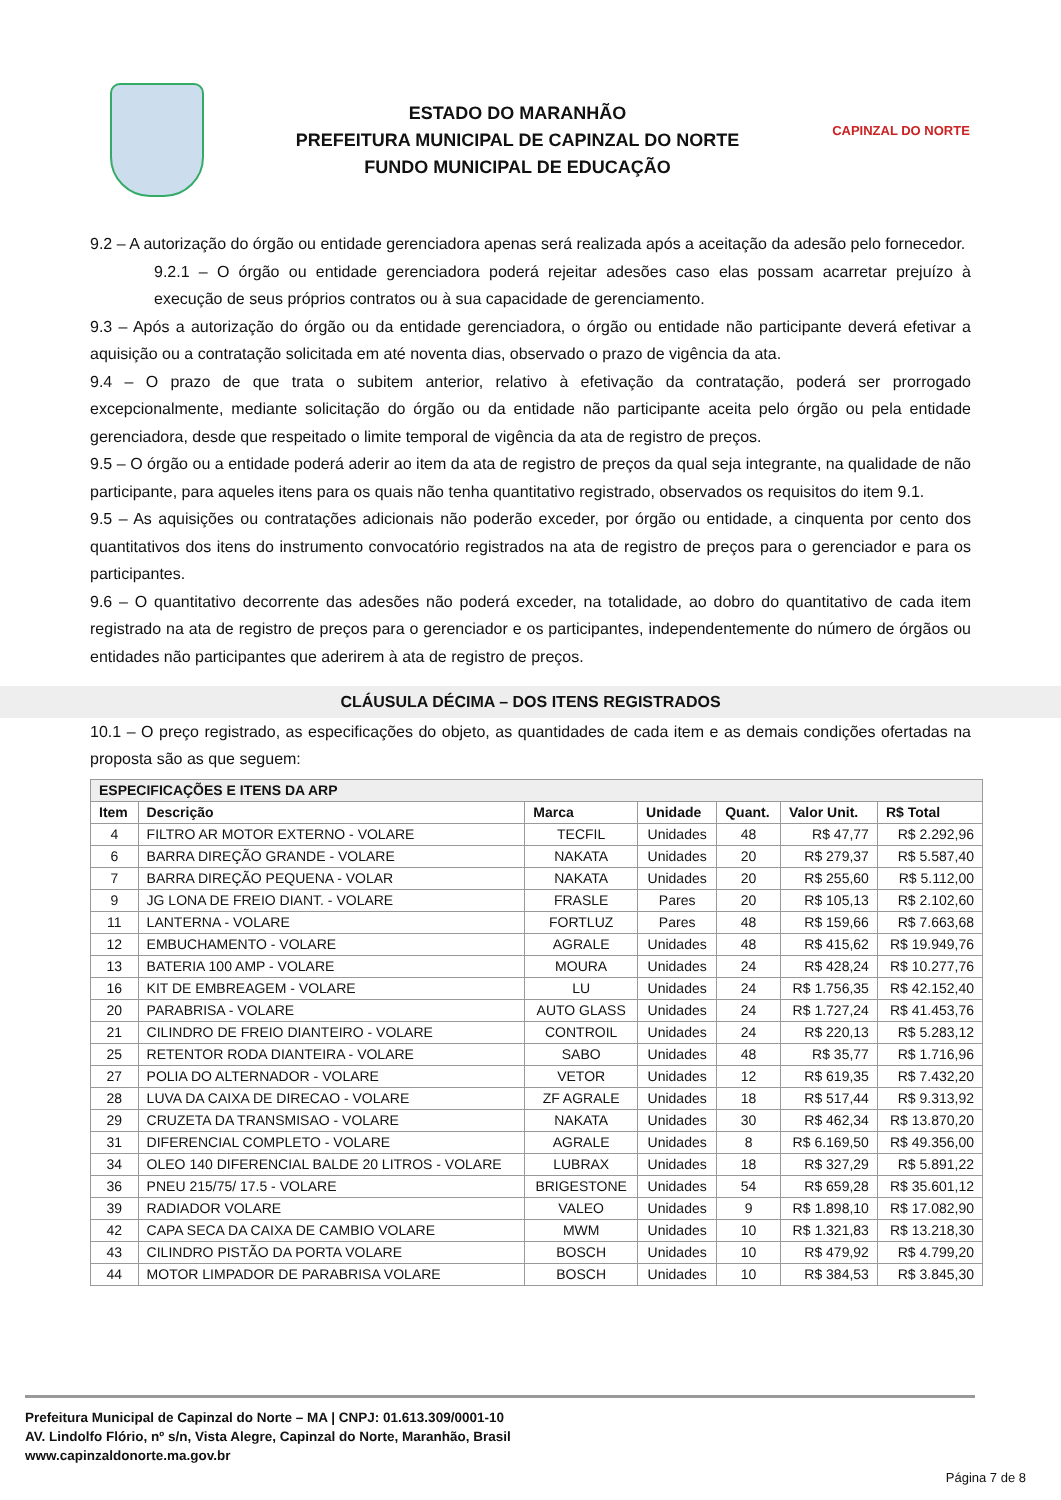ESTADO DO MARANHÃO
PREFEITURA MUNICIPAL DE CAPINZAL DO NORTE
FUNDO MUNICIPAL DE EDUCAÇÃO
CAPINZAL DO NORTE
9.2 – A autorização do órgão ou entidade gerenciadora apenas será realizada após a aceitação da adesão pelo fornecedor.
9.2.1 – O órgão ou entidade gerenciadora poderá rejeitar adesões caso elas possam acarretar prejuízo à execução de seus próprios contratos ou à sua capacidade de gerenciamento.
9.3 – Após a autorização do órgão ou da entidade gerenciadora, o órgão ou entidade não participante deverá efetivar a aquisição ou a contratação solicitada em até noventa dias, observado o prazo de vigência da ata.
9.4 – O prazo de que trata o subitem anterior, relativo à efetivação da contratação, poderá ser prorrogado excepcionalmente, mediante solicitação do órgão ou da entidade não participante aceita pelo órgão ou pela entidade gerenciadora, desde que respeitado o limite temporal de vigência da ata de registro de preços.
9.5 – O órgão ou a entidade poderá aderir ao item da ata de registro de preços da qual seja integrante, na qualidade de não participante, para aqueles itens para os quais não tenha quantitativo registrado, observados os requisitos do item 9.1.
9.5 – As aquisições ou contratações adicionais não poderão exceder, por órgão ou entidade, a cinquenta por cento dos quantitativos dos itens do instrumento convocatório registrados na ata de registro de preços para o gerenciador e para os participantes.
9.6 – O quantitativo decorrente das adesões não poderá exceder, na totalidade, ao dobro do quantitativo de cada item registrado na ata de registro de preços para o gerenciador e os participantes, independentemente do número de órgãos ou entidades não participantes que aderirem à ata de registro de preços.
CLÁUSULA DÉCIMA – DOS ITENS REGISTRADOS
10.1 – O preço registrado, as especificações do objeto, as quantidades de cada item e as demais condições ofertadas na proposta são as que seguem:
| ESPECIFICAÇÕES E ITENS DA ARP | | | | | | |
| --- | --- | --- | --- | --- | --- | --- |
| Item | Descrição | Marca | Unidade | Quant. | Valor Unit. | R$ Total |
| 4 | FILTRO AR MOTOR EXTERNO - VOLARE | TECFIL | Unidades | 48 | R$ 47,77 | R$ 2.292,96 |
| 6 | BARRA DIREÇÃO GRANDE - VOLARE | NAKATA | Unidades | 20 | R$ 279,37 | R$ 5.587,40 |
| 7 | BARRA DIREÇÃO PEQUENA - VOLAR | NAKATA | Unidades | 20 | R$ 255,60 | R$ 5.112,00 |
| 9 | JG LONA DE FREIO DIANT. - VOLARE | FRASLE | Pares | 20 | R$ 105,13 | R$ 2.102,60 |
| 11 | LANTERNA - VOLARE | FORTLUZ | Pares | 48 | R$ 159,66 | R$ 7.663,68 |
| 12 | EMBUCHAMENTO - VOLARE | AGRALE | Unidades | 48 | R$ 415,62 | R$ 19.949,76 |
| 13 | BATERIA 100 AMP - VOLARE | MOURA | Unidades | 24 | R$ 428,24 | R$ 10.277,76 |
| 16 | KIT DE EMBREAGEM - VOLARE | LU | Unidades | 24 | R$ 1.756,35 | R$ 42.152,40 |
| 20 | PARABRISA - VOLARE | AUTO GLASS | Unidades | 24 | R$ 1.727,24 | R$ 41.453,76 |
| 21 | CILINDRO DE FREIO DIANTEIRO - VOLARE | CONTROIL | Unidades | 24 | R$ 220,13 | R$ 5.283,12 |
| 25 | RETENTOR RODA DIANTEIRA - VOLARE | SABO | Unidades | 48 | R$ 35,77 | R$ 1.716,96 |
| 27 | POLIA DO ALTERNADOR - VOLARE | VETOR | Unidades | 12 | R$ 619,35 | R$ 7.432,20 |
| 28 | LUVA DA CAIXA DE DIRECAO - VOLARE | ZF AGRALE | Unidades | 18 | R$ 517,44 | R$ 9.313,92 |
| 29 | CRUZETA DA TRANSMISAO - VOLARE | NAKATA | Unidades | 30 | R$ 462,34 | R$ 13.870,20 |
| 31 | DIFERENCIAL COMPLETO - VOLARE | AGRALE | Unidades | 8 | R$ 6.169,50 | R$ 49.356,00 |
| 34 | OLEO 140 DIFERENCIAL BALDE 20 LITROS - VOLARE | LUBRAX | Unidades | 18 | R$ 327,29 | R$ 5.891,22 |
| 36 | PNEU 215/75/ 17.5 - VOLARE | BRIGESTONE | Unidades | 54 | R$ 659,28 | R$ 35.601,12 |
| 39 | RADIADOR VOLARE | VALEO | Unidades | 9 | R$ 1.898,10 | R$ 17.082,90 |
| 42 | CAPA SECA DA CAIXA DE CAMBIO VOLARE | MWM | Unidades | 10 | R$ 1.321,83 | R$ 13.218,30 |
| 43 | CILINDRO PISTÃO DA PORTA VOLARE | BOSCH | Unidades | 10 | R$ 479,92 | R$ 4.799,20 |
| 44 | MOTOR LIMPADOR DE PARABRISA VOLARE | BOSCH | Unidades | 10 | R$ 384,53 | R$ 3.845,30 |
Prefeitura Municipal de Capinzal do Norte – MA | CNPJ: 01.613.309/0001-10
AV. Lindolfo Flório, nº s/n, Vista Alegre, Capinzal do Norte, Maranhão, Brasil
www.capinzaldonorte.ma.gov.br
Página 7 de 8